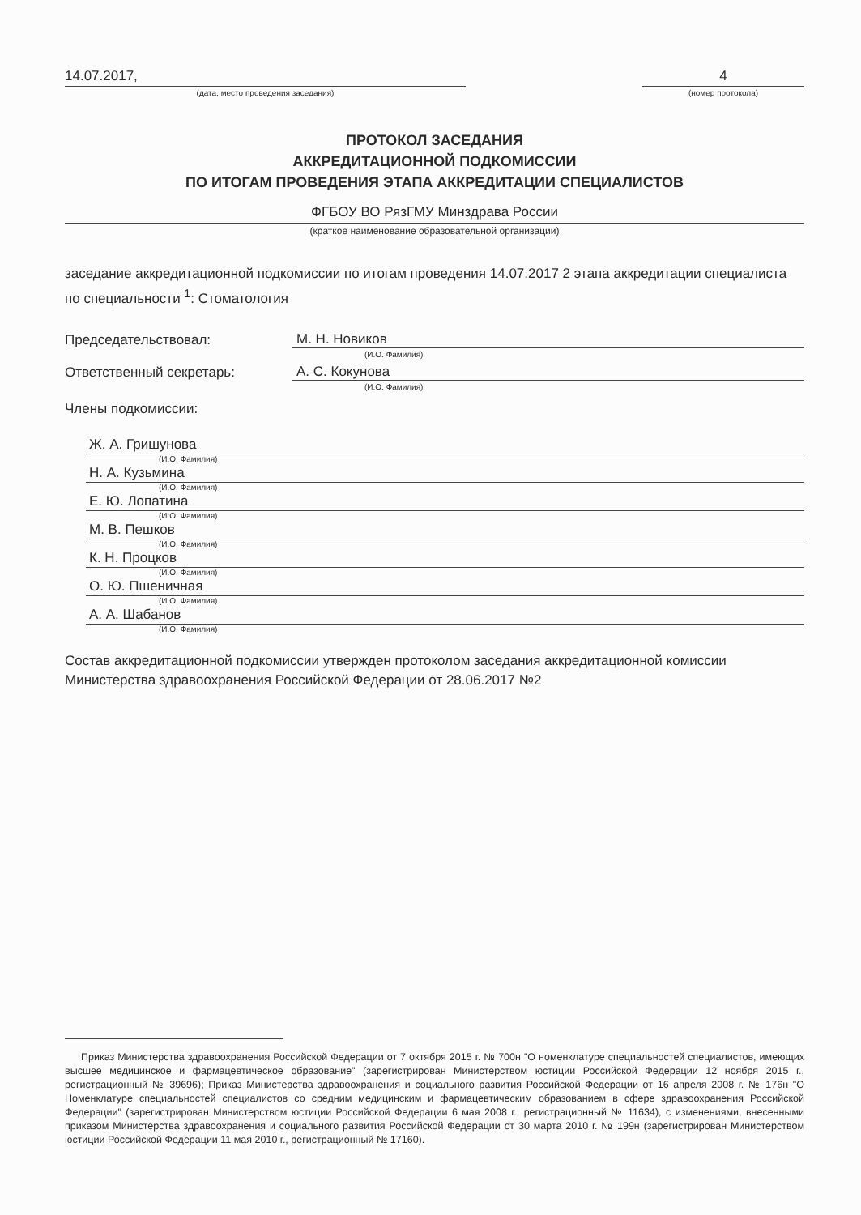14.07.2017,
(дата, место проведения заседания)
4
(номер протокола)
ПРОТОКОЛ ЗАСЕДАНИЯ
АККРЕДИТАЦИОННОЙ ПОДКОМИССИИ
ПО ИТОГАМ ПРОВЕДЕНИЯ ЭТАПА АККРЕДИТАЦИИ СПЕЦИАЛИСТОВ
ФГБОУ ВО РязГМУ Минздрава России
(краткое наименование образовательной организации)
заседание аккредитационной подкомиссии по итогам проведения 14.07.2017 2 этапа аккредитации специалиста по специальности <sup>1</sup>: Стоматология
Председательствовал: М. Н. Новиков
(И.О. Фамилия)
Ответственный секретарь: А. С. Кокунова
(И.О. Фамилия)
Члены подкомиссии:
Ж. А. Гришунова
(И.О. Фамилия)
Н. А. Кузьмина
(И.О. Фамилия)
Е. Ю. Лопатина
(И.О. Фамилия)
М. В. Пешков
(И.О. Фамилия)
К. Н. Процков
(И.О. Фамилия)
О. Ю. Пшеничная
(И.О. Фамилия)
А. А. Шабанов
(И.О. Фамилия)
Состав аккредитационной подкомиссии утвержден протоколом заседания аккредитационной комиссии Министерства здравоохранения Российской Федерации от 28.06.2017 №2
Приказ Министерства здравоохранения Российской Федерации от 7 октября 2015 г. № 700н "О номенклатуре специальностей специалистов, имеющих высшее медицинское и фармацевтическое образование" (зарегистрирован Министерством юстиции Российской Федерации 12 ноября 2015 г., регистрационный № 39696); Приказ Министерства здравоохранения и социального развития Российской Федерации от 16 апреля 2008 г. № 176н "О Номенклатуре специальностей специалистов со средним медицинским и фармацевтическим образованием в сфере здравоохранения Российской Федерации" (зарегистрирован Министерством юстиции Российской Федерации 6 мая 2008 г., регистрационный № 11634), с изменениями, внесенными приказом Министерства здравоохранения и социального развития Российской Федерации от 30 марта 2010 г. № 199н (зарегистрирован Министерством юстиции Российской Федерации 11 мая 2010 г., регистрационный № 17160).